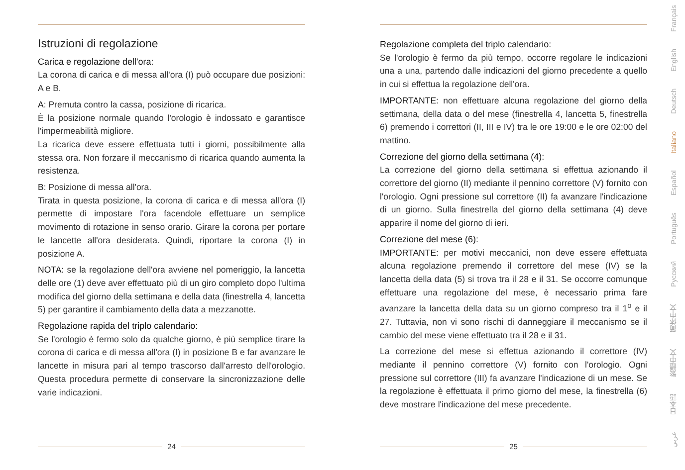Istruzioni di regolazione
Carica e regolazione dell'ora:
La corona di carica e di messa all'ora (I) può occupare due posizioni: A e B.
A: Premuta contro la cassa, posizione di ricarica.
È la posizione normale quando l'orologio è indossato e garantisce l'impermeabilità migliore.
La ricarica deve essere effettuata tutti i giorni, possibilmente alla stessa ora. Non forzare il meccanismo di ricarica quando aumenta la resistenza.
B: Posizione di messa all'ora.
Tirata in questa posizione, la corona di carica e di messa all'ora (I) permette di impostare l'ora facendole effettuare un semplice movimento di rotazione in senso orario. Girare la corona per portare le lancette all'ora desiderata. Quindi, riportare la corona (I) in posizione A.
NOTA: se la regolazione dell'ora avviene nel pomeriggio, la lancetta delle ore (1) deve aver effettuato più di un giro completo dopo l'ultima modifica del giorno della settimana e della data (finestrella 4, lancetta 5) per garantire il cambiamento della data a mezzanotte.
Regolazione rapida del triplo calendario:
Se l'orologio è fermo solo da qualche giorno, è più semplice tirare la corona di carica e di messa all'ora (I) in posizione B e far avanzare le lancette in misura pari al tempo trascorso dall'arresto dell'orologio. Questa procedura permette di conservare la sincronizzazione delle varie indicazioni.
24
Regolazione completa del triplo calendario:
Se l'orologio è fermo da più tempo, occorre regolare le indicazioni una a una, partendo dalle indicazioni del giorno precedente a quello in cui si effettua la regolazione dell'ora.
IMPORTANTE: non effettuare alcuna regolazione del giorno della settimana, della data o del mese (finestrella 4, lancetta 5, finestrella 6) premendo i correttori (II, III e IV) tra le ore 19:00 e le ore 02:00 del mattino.
Correzione del giorno della settimana (4):
La correzione del giorno della settimana si effettua azionando il correttore del giorno (II) mediante il pennino correttore (V) fornito con l'orologio. Ogni pressione sul correttore (II) fa avanzare l'indicazione di un giorno. Sulla finestrella del giorno della settimana (4) deve apparire il nome del giorno di ieri.
Correzione del mese (6):
IMPORTANTE: per motivi meccanici, non deve essere effettuata alcuna regolazione premendo il correttore del mese (IV) se la lancetta della data (5) si trova tra il 28 e il 31. Se occorre comunque effettuare una regolazione del mese, è necessario prima fare avanzare la lancetta della data su un giorno compreso tra il 1<sup>o</sup> e il 27. Tuttavia, non vi sono rischi di danneggiare il meccanismo se il cambio del mese viene effettuato tra il 28 e il 31.
La correzione del mese si effettua azionando il correttore (IV) mediante il pennino correttore (V) fornito con l'orologio. Ogni pressione sul correttore (III) fa avanzare l'indicazione di un mese. Se la regolazione è effettuata il primo giorno del mese, la finestrella (6) deve mostrare l'indicazione del mese precedente.
25
عربي 日本語 繁體中文 简体中文 Русский Português Español Italiano Deutsch English Français